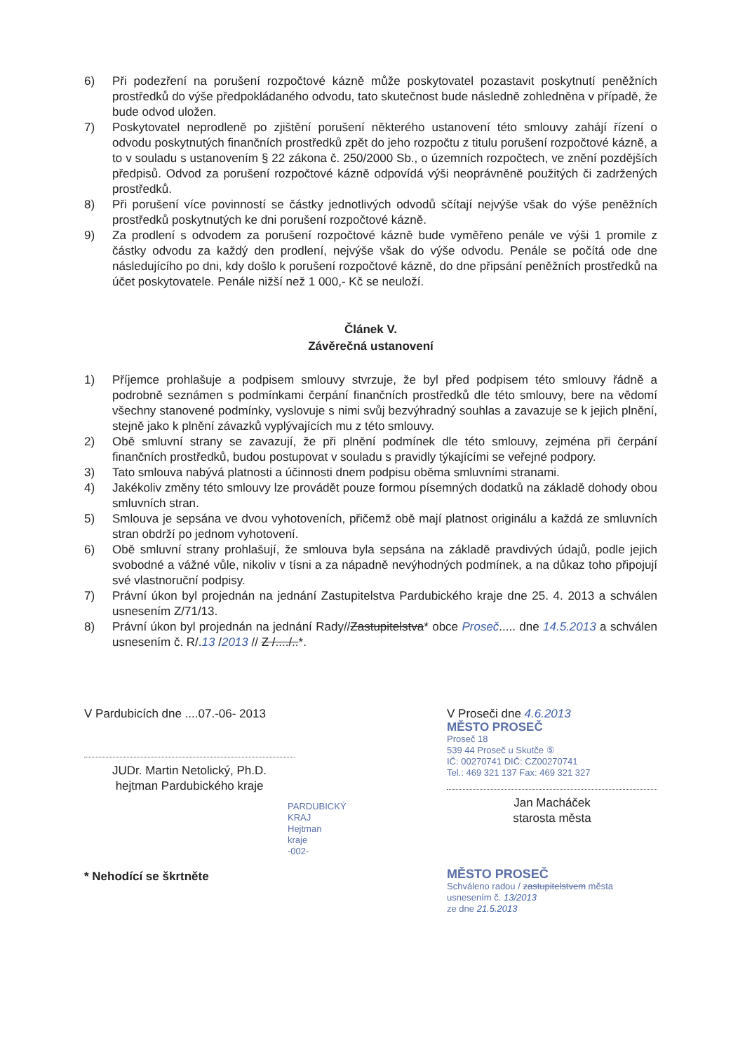6) Při podezření na porušení rozpočtové kázně může poskytovatel pozastavit poskytnutí peněžních prostředků do výše předpokládaného odvodu, tato skutečnost bude následně zohledněna v případě, že bude odvod uložen.
7) Poskytovatel neprodleně po zjištění porušení některého ustanovení této smlouvy zahájí řízení o odvodu poskytnutých finančních prostředků zpět do jeho rozpočtu z titulu porušení rozpočtové kázně, a to v souladu s ustanovením § 22 zákona č. 250/2000 Sb., o územních rozpočtech, ve znění pozdějších předpisů. Odvod za porušení rozpočtové kázně odpovídá výši neoprávněně použitých či zadržených prostředků.
8) Při porušení více povinností se částky jednotlivých odvodů sčítají nejvýše však do výše peněžních prostředků poskytnutých ke dni porušení rozpočtové kázně.
9) Za prodlení s odvodem za porušení rozpočtové kázně bude vyměřeno penále ve výši 1 promile z částky odvodu za každý den prodlení, nejvýše však do výše odvodu. Penále se počítá ode dne následujícího po dni, kdy došlo k porušení rozpočtové kázně, do dne připsání peněžních prostředků na účet poskytovatele. Penále nižší než 1 000,- Kč se neuloží.
Článek V.
Závěrečná ustanovení
1) Příjemce prohlašuje a podpisem smlouvy stvrzuje, že byl před podpisem této smlouvy řádně a podrobně seznámen s podmínkami čerpání finančních prostředků dle této smlouvy, bere na vědomí všechny stanovené podmínky, vyslovuje s nimi svůj bezvýhradný souhlas a zavazuje se k jejich plnění, stejně jako k plnění závazků vyplývajících mu z této smlouvy.
2) Obě smluvní strany se zavazují, že při plnění podmínek dle této smlouvy, zejména při čerpání finančních prostředků, budou postupovat v souladu s pravidly týkajícími se veřejné podpory.
3) Tato smlouva nabývá platnosti a účinnosti dnem podpisu oběma smluvními stranami.
4) Jakékoliv změny této smlouvy lze provádět pouze formou písemných dodatků na základě dohody obou smluvních stran.
5) Smlouva je sepsána ve dvou vyhotoveních, přičemž obě mají platnost originálu a každá ze smluvních stran obdrží po jednom vyhotovení.
6) Obě smluvní strany prohlašují, že smlouva byla sepsána na základě pravdivých údajů, podle jejich svobodné a vážné vůle, nikoliv v tísni a za nápadně nevýhodných podmínek, a na důkaz toho připojují své vlastnoruční podpisy.
7) Právní úkon byl projednán na jednání Zastupitelstva Pardubického kraje dne 25. 4. 2013 a schválen usnesením Z/71/13.
8) Právní úkon byl projednán na jednání Rady//Zastupitelstva* obce Proseč..... dne 14.5.2013 a schválen usnesením č. R/.13 /2013 // Z /..../..*.
V Pardubicích dne ....07.-06- 2013
JUDr. Martin Netolický, Ph.D.
hejtman Pardubického kraje
PARDUBICKÝ KRAJ Hejtman kraje -002-
* Nehodící se škrtněte
V Proseči dne 4.6.2013
MĚSTO PROSEČ
Proseč 18
539 44 Proseč u Skutče ⑤
IČ: 00270741 DIČ: CZ00270741
Tel.: 469 321 137 Fax: 469 321 327
Jan Macháček
starosta města
MĚSTO PROSEČ
Schváleno radou / zastupitelstvem města
usnesením č. 13/2013
ze dne 21.5.2013